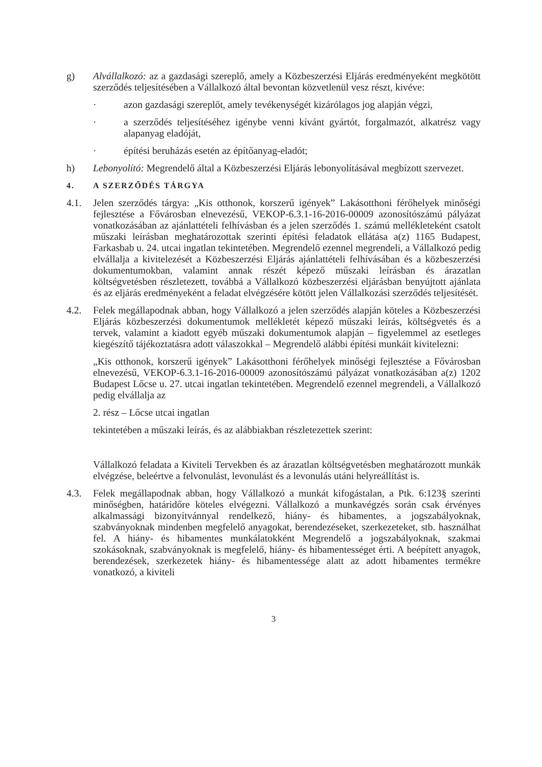g) Alvállalkozó: az a gazdasági szereplő, amely a Közbeszerzési Eljárás eredményeként megkötött szerződés teljesítésében a Vállalkozó által bevontan közvetlenül vesz részt, kivéve:
· azon gazdasági szereplőt, amely tevékenységét kizárólagos jog alapján végzi,
· a szerződés teljesítéséhez igénybe venni kívánt gyártót, forgalmazót, alkatrész vagy alapanyag eladóját,
· építési beruházás esetén az építőanyag-eladót;
h) Lebonyolító: Megrendelő által a Közbeszerzési Eljárás lebonyolításával megbízott szervezet.
4. A SZERZŐDÉS TÁRGYA
4.1. Jelen szerződés tárgya: „Kis otthonok, korszerű igények” Lakásotthoni férőhelyek minőségi fejlesztése a Fővárosban elnevezésű, VEKOP-6.3.1-16-2016-00009 azonosítószámú pályázat vonatkozásában az ajánlattételi felhívásban és a jelen szerződés 1. számú mellékleteként csatolt műszaki leírásban meghatározottak szerinti építési feladatok ellátása a(z) 1165 Budapest, Farkasbab u. 24. utcai ingatlan tekintetében. Megrendelő ezennel megrendeli, a Vállalkozó pedig elvállalja a kivitelezését a Közbeszerzési Eljárás ajánlattételi felhívásában és a közbeszerzési dokumentumokban, valamint annak részét képező műszaki leírásban és árazatlan költségvetésben részletezett, továbbá a Vállalkozó közbeszerzési eljárásban benyújtott ajánlata és az eljárás eredményeként a feladat elvégzésére kötött jelen Vállalkozási szerződés teljesítését.
4.2. Felek megállapodnak abban, hogy Vállalkozó a jelen szerződés alapján köteles a Közbeszerzési Eljárás közbeszerzési dokumentumok mellékletét képező műszaki leírás, költségvetés és a tervek, valamint a kiadott egyéb műszaki dokumentumok alapján – figyelemmel az esetleges kiegészítő tájékoztatásra adott válaszokkal – Megrendelő alábbi építési munkáit kivitelezni:
„Kis otthonok, korszerű igények” Lakásotthoni férőhelyek minőségi fejlesztése a Fővárosban elnevezésű, VEKOP-6.3.1-16-2016-00009 azonosítószámú pályázat vonatkozásában a(z) 1202 Budapest Lőcse u. 27. utcai ingatlan tekintetében. Megrendelő ezennel megrendeli, a Vállalkozó pedig elvállalja az
2. rész – Lőcse utcai ingatlan
tekintetében a műszaki leírás, és az alábbiakban részletezettek szerint:
Vállalkozó feladata a Kiviteli Tervekben és az árazatlan költségvetésben meghatározott munkák elvégzése, beleértve a felvonulást, levonulást és a levonulás utáni helyreállítást is.
4.3. Felek megállapodnak abban, hogy Vállalkozó a munkát kifogástalan, a Ptk. 6:123§ szerinti minőségben, határidőre köteles elvégezni. Vállalkozó a munkavégzés során csak érvényes alkalmassági bizonyítvánnyal rendelkező, hiány- és hibamentes, a jogszabályoknak, szabványoknak mindenben megfelelő anyagokat, berendezéseket, szerkezeteket, stb. használhat fel. A hiány- és hibamentes munkálatokként Megrendelő a jogszabályoknak, szakmai szokásoknak, szabványoknak is megfelelő, hiány- és hibamentességet érti. A beépített anyagok, berendezések, szerkezetek hiány- és hibamentessége alatt az adott hibamentes termékre vonatkozó, a kiviteli
3